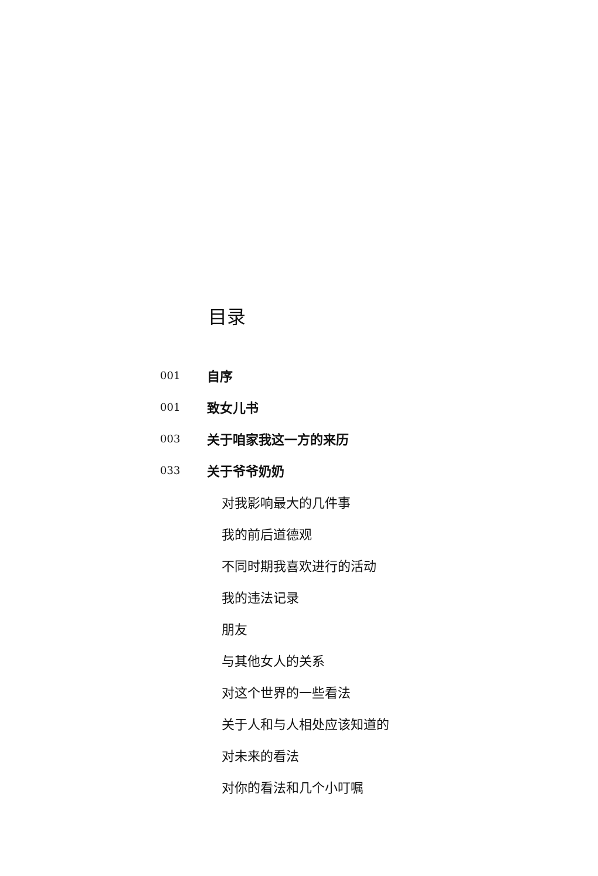目录
001 自序
001 致女儿书
003 关于咱家我这一方的来历
033 关于爷爷奶奶
对我影响最大的几件事
我的前后道德观
不同时期我喜欢进行的活动
我的违法记录
朋友
与其他女人的关系
对这个世界的一些看法
关于人和与人相处应该知道的
对未来的看法
对你的看法和几个小叮嘱